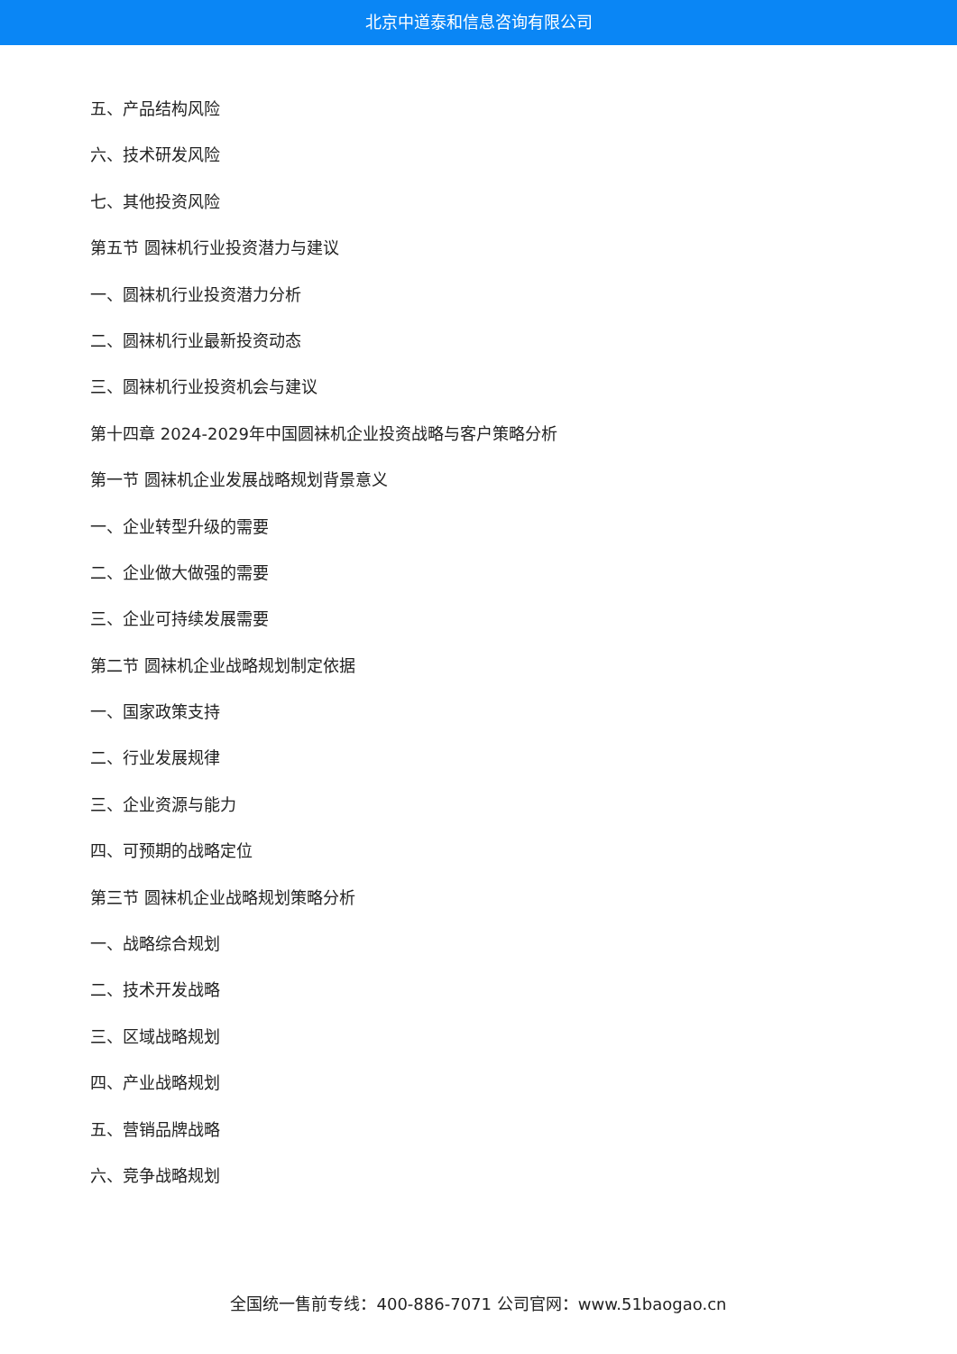北京中道泰和信息咨询有限公司
五、产品结构风险
六、技术研发风险
七、其他投资风险
第五节 圆袜机行业投资潜力与建议
一、圆袜机行业投资潜力分析
二、圆袜机行业最新投资动态
三、圆袜机行业投资机会与建议
第十四章 2024-2029年中国圆袜机企业投资战略与客户策略分析
第一节 圆袜机企业发展战略规划背景意义
一、企业转型升级的需要
二、企业做大做强的需要
三、企业可持续发展需要
第二节 圆袜机企业战略规划制定依据
一、国家政策支持
二、行业发展规律
三、企业资源与能力
四、可预期的战略定位
第三节 圆袜机企业战略规划策略分析
一、战略综合规划
二、技术开发战略
三、区域战略规划
四、产业战略规划
五、营销品牌战略
六、竞争战略规划
全国统一售前专线：400-886-7071 公司官网：www.51baogao.cn